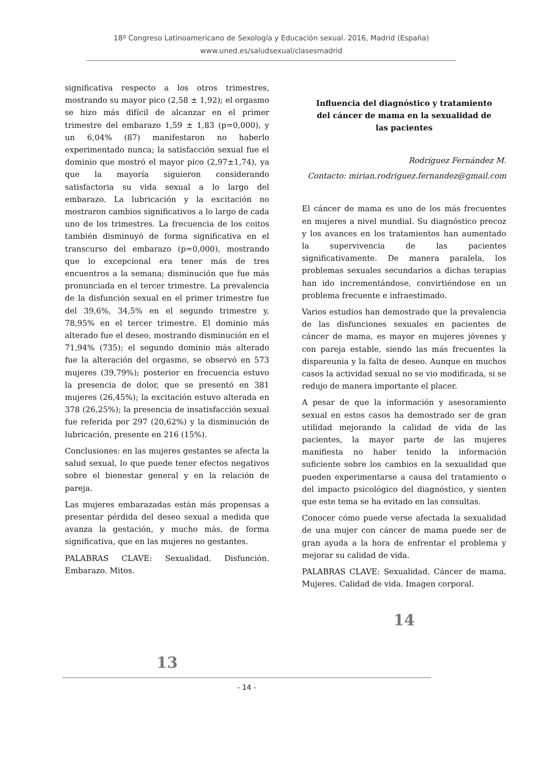18º Congreso Latinoamericano de Sexología y Educación sexual. 2016, Madrid (España)
www.uned.es/saludsexual/clasesmadrid
significativa respecto a los otros trimestres, mostrando su mayor pico (2,58 ± 1,92); el orgasmo se hizo más difícil de alcanzar en el primer trimestre del embarazo 1,59 ± 1,83 (p=0,000), y un 6,04% (87) manifestaron no haberlo experimentado nunca; la satisfacción sexual fue el dominio que mostró el mayor pico (2,97±1,74), ya que la mayoría siguieron considerando satisfactoria su vida sexual a lo largo del embarazo. La lubricación y la excitación no mostraron cambios significativos a lo largo de cada uno de los trimestres. La frecuencia de los coitos también disminuyó de forma significativa en el transcurso del embarazo (p=0,000), mostrando que lo excepcional era tener más de tres encuentros a la semana; disminución que fue más pronunciada en el tercer trimestre. La prevalencia de la disfunción sexual en el primer trimestre fue del 39,6%, 34,5% en el segundo trimestre y, 78,95% en el tercer trimestre. El dominio más alterado fue el deseo, mostrando disminución en el 71,94% (735); el segundo dominio más alterado fue la alteración del orgasmo, se observó en 573 mujeres (39,79%); posterior en frecuencia estuvo la presencia de dolor, que se presentó en 381 mujeres (26,45%); la excitación estuvo alterada en 378 (26,25%); la presencia de insatisfacción sexual fue referida por 297 (20,62%) y la disminución de lubricación, presente en 216 (15%).
Conclusiones: en las mujeres gestantes se afecta la salud sexual, lo que puede tener efectos negativos sobre el bienestar general y en la relación de pareja.
Las mujeres embarazadas están más propensas a presentar pérdida del deseo sexual a medida que avanza la gestación, y mucho más, de forma significativa, que en las mujeres no gestantes.
PALABRAS CLAVE: Sexualidad. Disfunción. Embarazo. Mitos.
13
Influencia del diagnóstico y tratamiento del cáncer de mama en la sexualidad de las pacientes
Rodríguez Fernández M.
Contacto: mirian.rodriguez.fernandez@gmail.com
El cáncer de mama es uno de los más frecuentes en mujeres a nivel mundial. Su diagnóstico precoz y los avances en los tratamientos han aumentado la supervivencia de las pacientes significativamente. De manera paralela, los problemas sexuales secundarios a dichas terapias han ido incrementándose, convirtiéndose en un problema frecuente e infraestimado.
Varios estudios han demostrado que la prevalencia de las disfunciones sexuales en pacientes de cáncer de mama, es mayor en mujeres jóvenes y con pareja estable, siendo las más frecuentes la dispareunia y la falta de deseo. Aunque en muchos casos la actividad sexual no se vio modificada, si se redujo de manera importante el placer.
A pesar de que la información y asesoramiento sexual en estos casos ha demostrado ser de gran utilidad mejorando la calidad de vida de las pacientes, la mayor parte de las mujeres manifiesta no haber tenido la información suficiente sobre los cambios en la sexualidad que pueden experimentarse a causa del tratamiento o del impacto psicológico del diagnóstico, y sienten que este tema se ha evitado en las consultas.
Conocer cómo puede verse afectada la sexualidad de una mujer con cáncer de mama puede ser de gran ayuda a la hora de enfrentar el problema y mejorar su calidad de vida.
PALABRAS CLAVE: Sexualidad. Cáncer de mama. Mujeres. Calidad de vida. Imagen corporal.
14
- 14 -